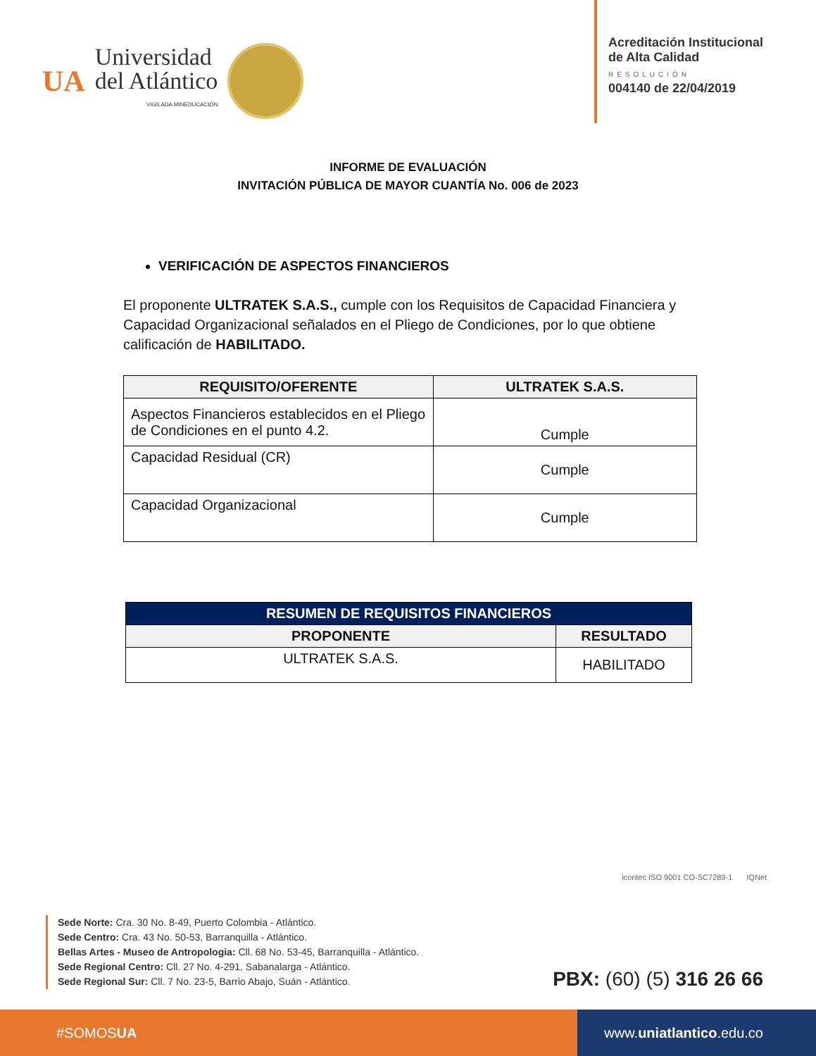UA
Universidad
del Atlántico
VIGILADA MINEDUCACIÓN
Acreditación Institucional
de Alta Calidad
RESOLUCIÓN
004140 de 22/04/2019
INFORME DE EVALUACIÓN
INVITACIÓN PÚBLICA DE MAYOR CUANTÍA No. 006 de 2023
VERIFICACIÓN DE ASPECTOS FINANCIEROS
El proponente ULTRATEK S.A.S., cumple con los Requisitos de Capacidad Financiera y Capacidad Organizacional señalados en el Pliego de Condiciones, por lo que obtiene calificación de HABILITADO.
| REQUISITO/OFERENTE | ULTRATEK S.A.S. |
| --- | --- |
| Aspectos Financieros establecidos en el Pliego de Condiciones en el punto 4.2. | Cumple |
| Capacidad Residual (CR) | Cumple |
| Capacidad Organizacional | Cumple |
| RESUMEN DE REQUISITOS FINANCIEROS | |
| --- | --- |
| PROPONENTE | RESULTADO |
| ULTRATEK S.A.S. | HABILITADO |
icontec ISO 9001 CO-SC7289-1 IQNet
Sede Norte: Cra. 30 No. 8-49, Puerto Colombia - Atlántico.
Sede Centro: Cra. 43 No. 50-53, Barranquilla - Atlántico.
Bellas Artes - Museo de Antropologia: Cll. 68 No. 53-45, Barranquilla - Atlántico.
Sede Regional Centro: Cll. 27 No. 4-291, Sabanalarga - Atlántico.
Sede Regional Sur: Cll. 7 No. 23-5, Barrio Abajo, Suán - Atlántico.
PBX: (60) (5) 316 26 66
#SOMOS UA www. uniatlantico.edu.co